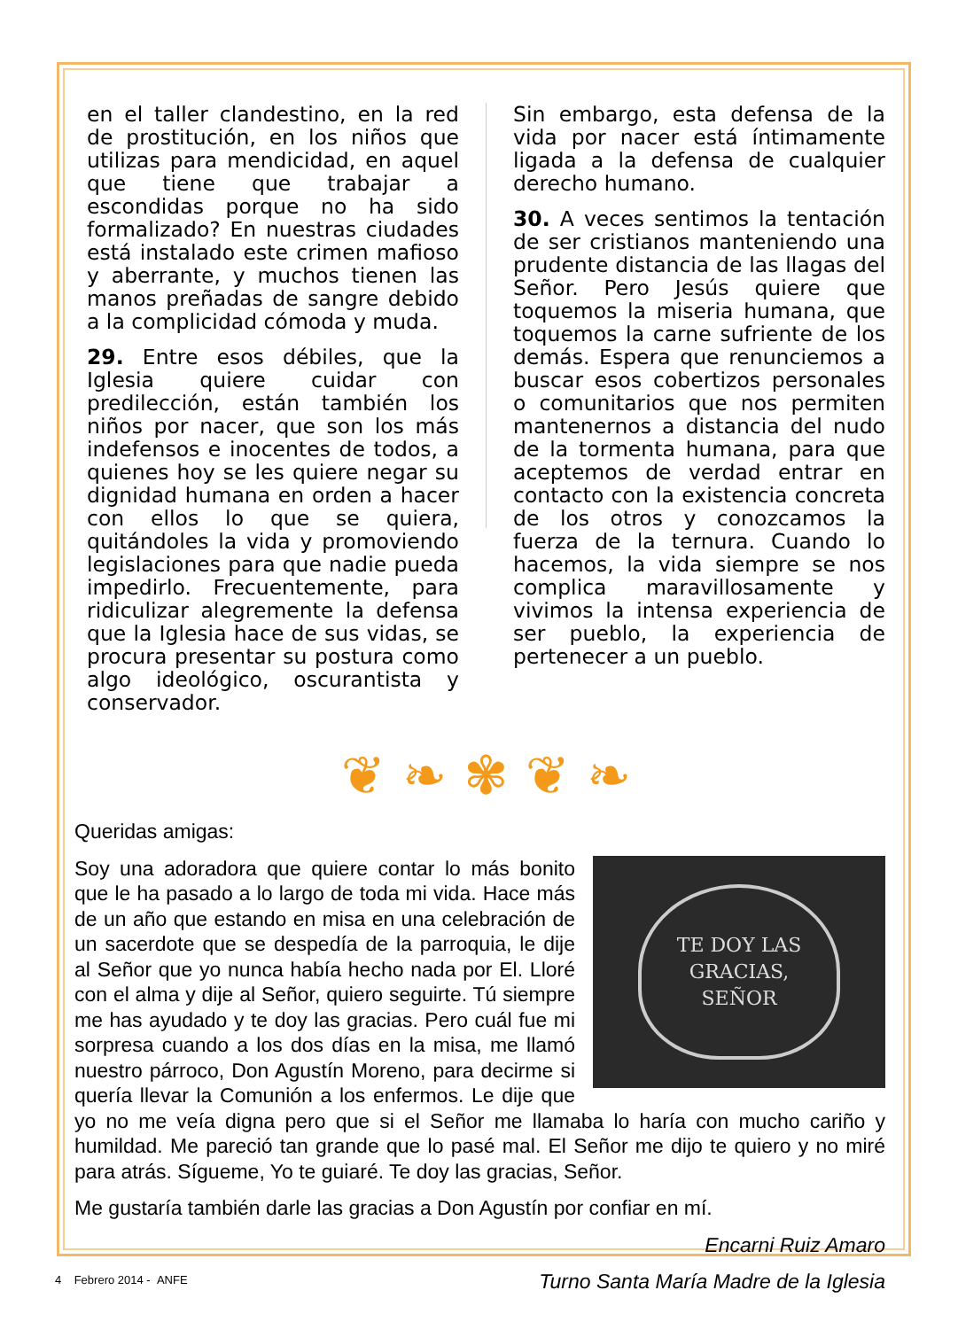en el taller clandestino, en la red de prostitución, en los niños que utilizas para mendicidad, en aquel que tiene que trabajar a escondidas porque no ha sido formalizado? En nuestras ciudades está instalado este crimen mafioso y aberrante, y muchos tienen las manos preñadas de sangre debido a la complicidad cómoda y muda.
29. Entre esos débiles, que la Iglesia quiere cuidar con predilección, están también los niños por nacer, que son los más indefensos e inocentes de todos, a quienes hoy se les quiere negar su dignidad humana en orden a hacer con ellos lo que se quiera, quitándoles la vida y promoviendo legislaciones para que nadie pueda impedirlo. Frecuentemente, para ridiculizar alegremente la defensa que la Iglesia hace de sus vidas, se procura presentar su postura como algo ideológico, oscurantista y conservador.
Sin embargo, esta defensa de la vida por nacer está íntimamente ligada a la defensa de cualquier derecho humano.
30. A veces sentimos la tentación de ser cristianos manteniendo una prudente distancia de las llagas del Señor. Pero Jesús quiere que toquemos la miseria humana, que toquemos la carne sufriente de los demás. Espera que renunciemos a buscar esos cobertizos personales o comunitarios que nos permiten mantenernos a distancia del nudo de la tormenta humana, para que aceptemos de verdad entrar en contacto con la existencia concreta de los otros y conozcamos la fuerza de la ternura. Cuando lo hacemos, la vida siempre se nos complica maravillosamente y vivimos la intensa experiencia de ser pueblo, la experiencia de pertenecer a un pueblo.
❦ ❧ ✾ ❦ ❧
Queridas amigas:
TE DOY LAS
GRACIAS,
SEÑOR
Soy una adoradora que quiere contar lo más bonito que le ha pasado a lo largo de toda mi vida. Hace más de un año que estando en misa en una celebración de un sacerdote que se despedía de la parroquia, le dije al Señor que yo nunca había hecho nada por El. Lloré con el alma y dije al Señor, quiero seguirte. Tú siempre me has ayudado y te doy las gracias. Pero cuál fue mi sorpresa cuando a los dos días en la misa, me llamó nuestro párroco, Don Agustín Moreno, para decirme si quería llevar la Comunión a los enfermos. Le dije que yo no me veía digna pero que si el Señor me llamaba lo haría con mucho cariño y humildad. Me pareció tan grande que lo pasé mal. El Señor me dijo te quiero y no miré para atrás. Sígueme, Yo te guiaré. Te doy las gracias, Señor.
Me gustaría también darle las gracias a Don Agustín por confiar en mí.
Encarni Ruiz Amaro
Turno Santa María Madre de la Iglesia
4 Febrero 2014 - ANFE